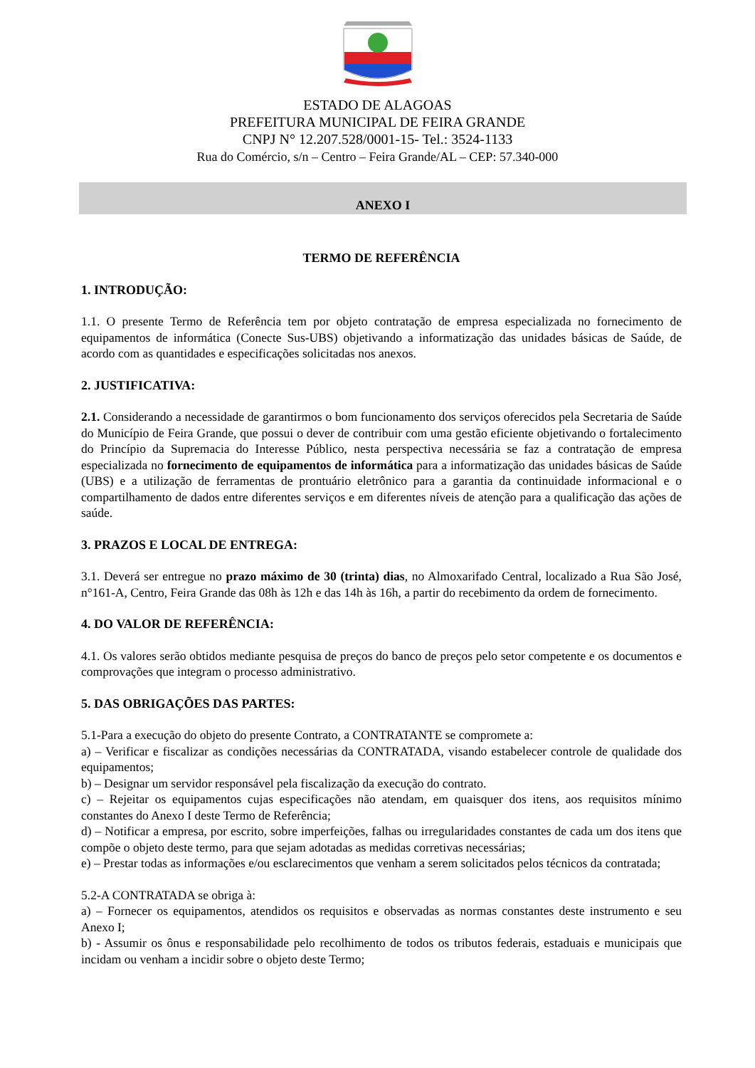ESTADO DE ALAGOAS
PREFEITURA MUNICIPAL DE FEIRA GRANDE
CNPJ N° 12.207.528/0001-15- Tel.: 3524-1133
Rua do Comércio, s/n – Centro – Feira Grande/AL – CEP: 57.340-000
ANEXO I
TERMO DE REFERÊNCIA
1. INTRODUÇÃO:
1.1. O presente Termo de Referência tem por objeto contratação de empresa especializada no fornecimento de equipamentos de informática (Conecte Sus-UBS) objetivando a informatização das unidades básicas de Saúde, de acordo com as quantidades e especificações solicitadas nos anexos.
2. JUSTIFICATIVA:
2.1. Considerando a necessidade de garantirmos o bom funcionamento dos serviços oferecidos pela Secretaria de Saúde do Município de Feira Grande, que possui o dever de contribuir com uma gestão eficiente objetivando o fortalecimento do Princípio da Supremacia do Interesse Público, nesta perspectiva necessária se faz a contratação de empresa especializada no fornecimento de equipamentos de informática para a informatização das unidades básicas de Saúde (UBS) e a utilização de ferramentas de prontuário eletrônico para a garantia da continuidade informacional e o compartilhamento de dados entre diferentes serviços e em diferentes níveis de atenção para a qualificação das ações de saúde.
3. PRAZOS E LOCAL DE ENTREGA:
3.1. Deverá ser entregue no prazo máximo de 30 (trinta) dias, no Almoxarifado Central, localizado a Rua São José, n°161-A, Centro, Feira Grande das 08h às 12h e das 14h às 16h, a partir do recebimento da ordem de fornecimento.
4. DO VALOR DE REFERÊNCIA:
4.1. Os valores serão obtidos mediante pesquisa de preços do banco de preços pelo setor competente e os documentos e comprovações que integram o processo administrativo.
5. DAS OBRIGAÇÕES DAS PARTES:
5.1-Para a execução do objeto do presente Contrato, a CONTRATANTE se compromete a:
a) – Verificar e fiscalizar as condições necessárias da CONTRATADA, visando estabelecer controle de qualidade dos equipamentos;
b) – Designar um servidor responsável pela fiscalização da execução do contrato.
c) – Rejeitar os equipamentos cujas especificações não atendam, em quaisquer dos itens, aos requisitos mínimo constantes do Anexo I deste Termo de Referência;
d) – Notificar a empresa, por escrito, sobre imperfeições, falhas ou irregularidades constantes de cada um dos itens que compõe o objeto deste termo, para que sejam adotadas as medidas corretivas necessárias;
e) – Prestar todas as informações e/ou esclarecimentos que venham a serem solicitados pelos técnicos da contratada;
5.2-A CONTRATADA se obriga à:
a) – Fornecer os equipamentos, atendidos os requisitos e observadas as normas constantes deste instrumento e seu Anexo I;
b) - Assumir os ônus e responsabilidade pelo recolhimento de todos os tributos federais, estaduais e municipais que incidam ou venham a incidir sobre o objeto deste Termo;